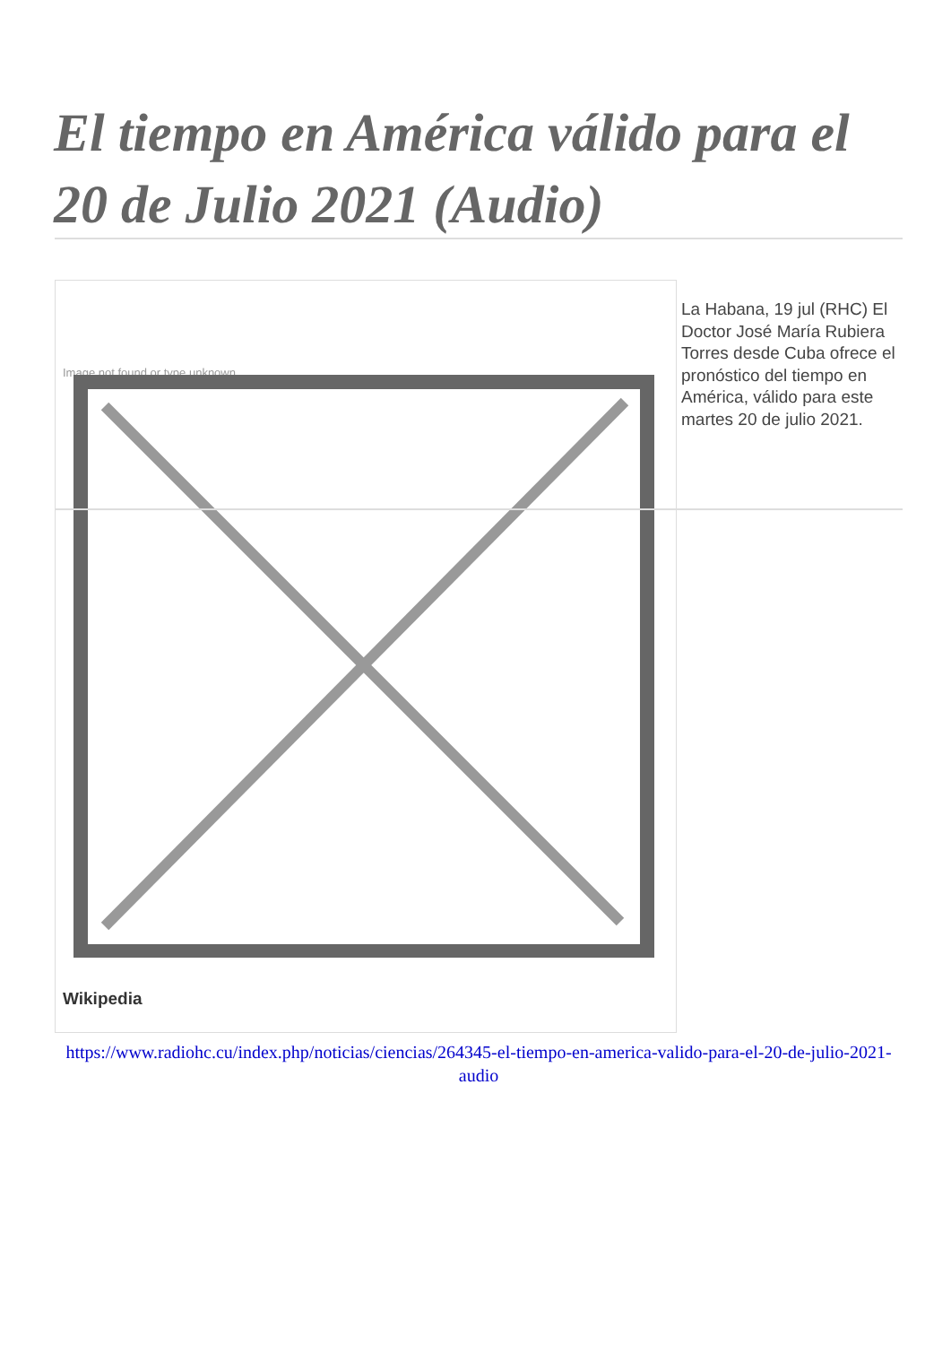El tiempo en América válido para el 20 de Julio 2021 (Audio)
Image not found or type unknown
Wikipedia
La Habana, 19 jul (RHC) El Doctor José María Rubiera Torres desde Cuba ofrece el pronóstico del tiempo en América, válido para este martes 20 de julio 2021.
https://www.radiohc.cu/index.php/noticias/ciencias/264345-el-tiempo-en-america-valido-para-el-20-de-julio-2021-audio